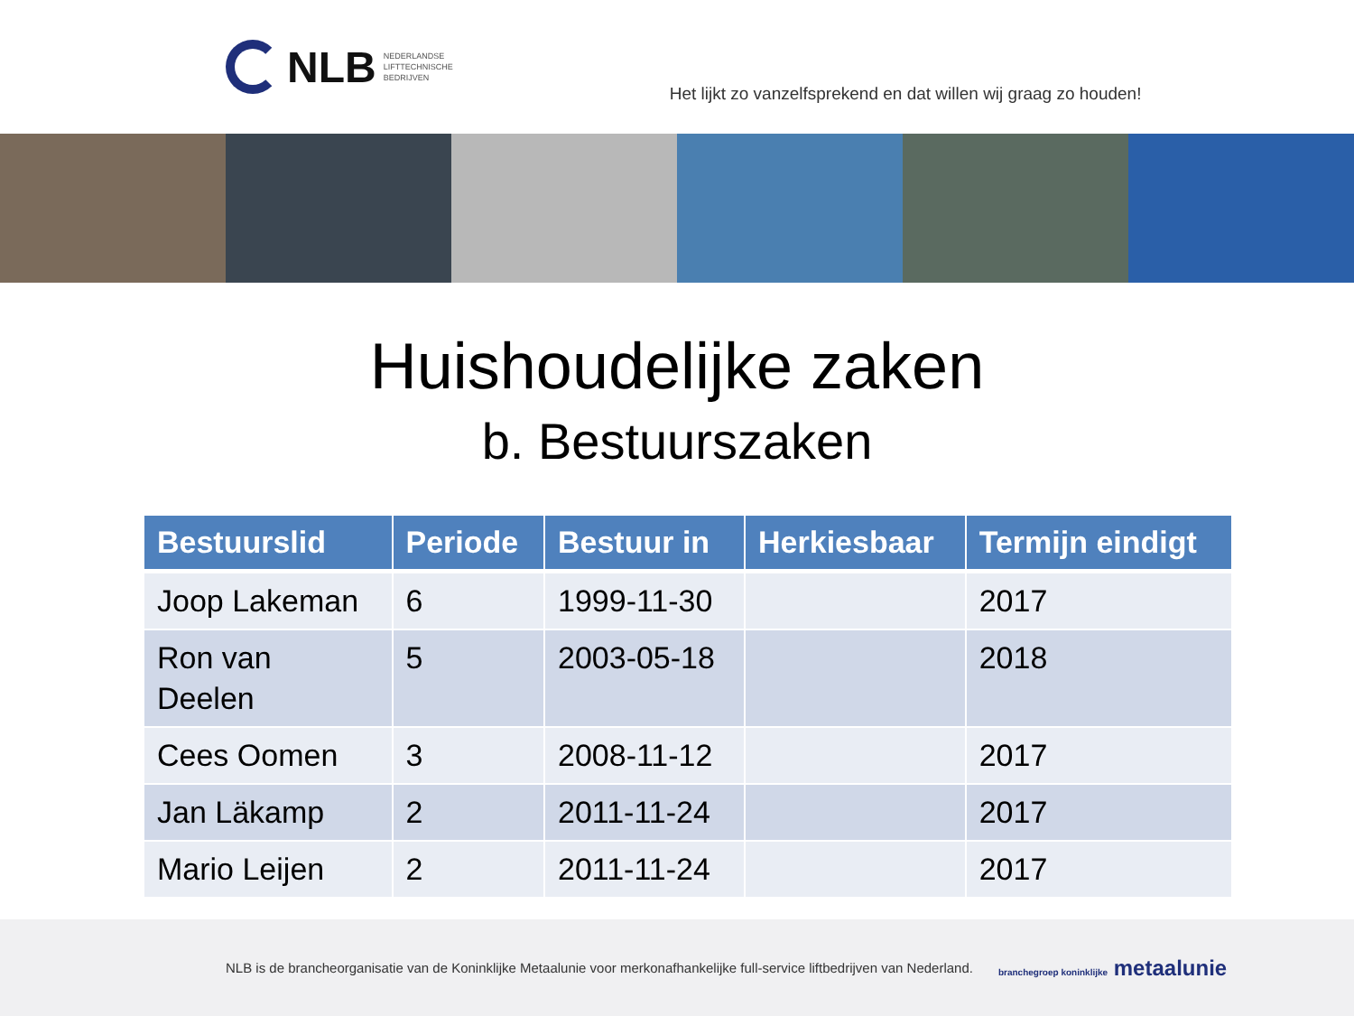NLB
NEDERLANDSE
LIFTTECHNISCHE
BEDRIJVEN
Het lijkt zo vanzelfsprekend en dat willen wij graag zo houden!
Huishoudelijke zaken
b. Bestuurszaken
| Bestuurslid | Periode | Bestuur in | Herkiesbaar | Termijn eindigt |
| --- | --- | --- | --- | --- |
| Joop Lakeman | 6 | 1999-11-30 | | 2017 |
| Ron van Deelen | 5 | 2003-05-18 | | 2018 |
| Cees Oomen | 3 | 2008-11-12 | | 2017 |
| Jan Läkamp | 2 | 2011-11-24 | | 2017 |
| Mario Leijen | 2 | 2011-11-24 | | 2017 |
NLB is de brancheorganisatie van de Koninklijke Metaalunie voor merkonafhankelijke full-service liftbedrijven van Nederland. branchegroep koninklijke metaalunie